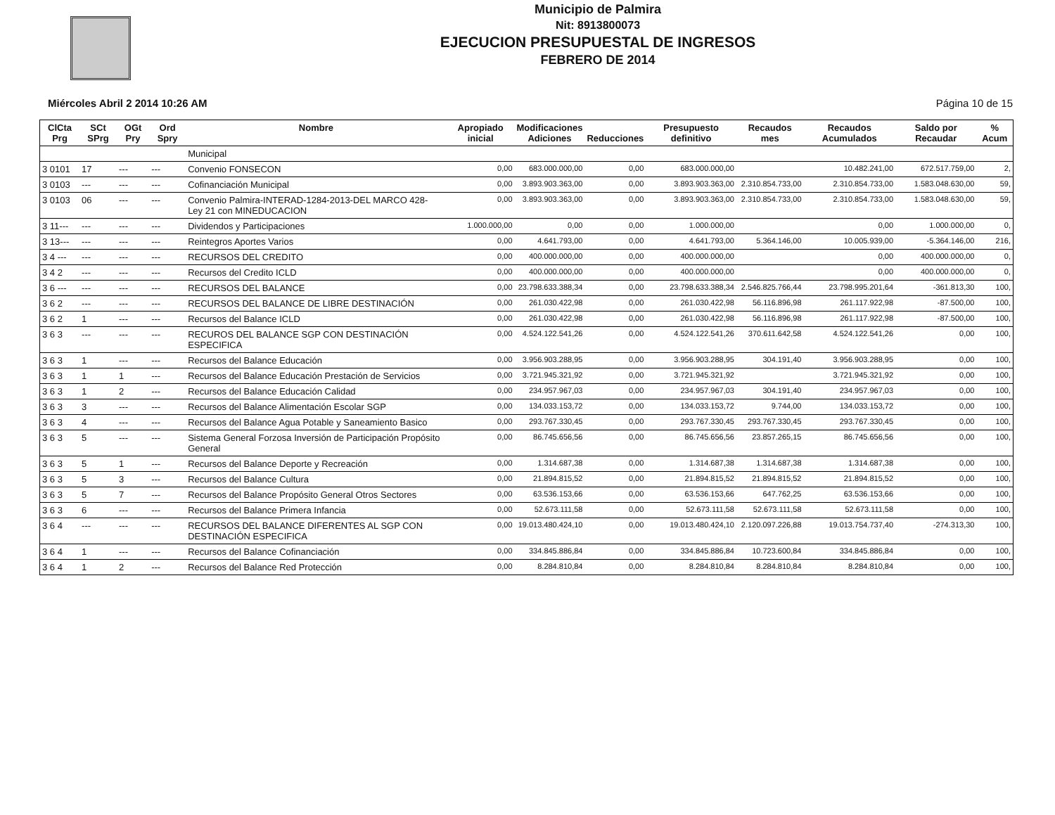Municipio de Palmira
Nit: 8913800073
EJECUCION PRESUPUESTAL DE INGRESOS
FEBRERO DE 2014
Miércoles Abril 2 2014 10:26 AM Página 10 de 15
| ClCta Prg | SCt SPrg | OGt Pry | Ord Spry | Nombre | Apropiado inicial | Modificaciones Adiciones | Reducciones | Presupuesto definitivo | Recaudos mes | Recaudos Acumulados | Saldo por Recaudar | % Acum |
| --- | --- | --- | --- | --- | --- | --- | --- | --- | --- | --- | --- | --- |
| | | | | Municipal | | | | | | | | |
| 3 0101 | 17 | --- | --- | Convenio FONSECON | 0,00 | 683.000.000,00 | 0,00 | 683.000.000,00 | | 10.482.241,00 | 672.517.759,00 | 2, |
| 3 0103 | --- | --- | --- | Cofinanciación Municipal | 0,00 | 3.893.903.363,00 | 0,00 | 3.893.903.363,00 | 2.310.854.733,00 | 2.310.854.733,00 | 1.583.048.630,00 | 59, |
| 3 0103 | 06 | --- | --- | Convenio Palmira-INTERAD-1284-2013-DEL MARCO 428- Ley 21 con MINEDUCACION | 0,00 | 3.893.903.363,00 | 0,00 | 3.893.903.363,00 | 2.310.854.733,00 | 2.310.854.733,00 | 1.583.048.630,00 | 59, |
| 3 11--- | --- | --- | --- | Dividendos y Participaciones | 1.000.000,00 | 0,00 | 0,00 | 1.000.000,00 | | 0,00 | 1.000.000,00 | 0, |
| 3 13--- | --- | --- | --- | Reintegros Aportes Varios | 0,00 | 4.641.793,00 | 0,00 | 4.641.793,00 | 5.364.146,00 | 10.005.939,00 | -5.364.146,00 | 216, |
| 3 4 --- | --- | --- | --- | RECURSOS DEL CREDITO | 0,00 | 400.000.000,00 | 0,00 | 400.000.000,00 | | 0,00 | 400.000.000,00 | 0, |
| 3 4 2 | --- | --- | --- | Recursos del Credito ICLD | 0,00 | 400.000.000,00 | 0,00 | 400.000.000,00 | | 0,00 | 400.000.000,00 | 0, |
| 3 6 --- | --- | --- | --- | RECURSOS DEL BALANCE | 0,00 | 23.798.633.388,34 | 0,00 | 23.798.633.388,34 | 2.546.825.766,44 | 23.798.995.201,64 | -361.813,30 | 100, |
| 3 6 2 | --- | --- | --- | RECURSOS DEL BALANCE DE LIBRE DESTINACIÓN | 0,00 | 261.030.422,98 | 0,00 | 261.030.422,98 | 56.116.896,98 | 261.117.922,98 | -87.500,00 | 100, |
| 3 6 2 | 1 | --- | --- | Recursos del Balance ICLD | 0,00 | 261.030.422,98 | 0,00 | 261.030.422,98 | 56.116.896,98 | 261.117.922,98 | -87.500,00 | 100, |
| 3 6 3 | --- | --- | --- | RECUROS DEL BALANCE SGP CON DESTINACIÓN ESPECIFICA | 0,00 | 4.524.122.541,26 | 0,00 | 4.524.122.541,26 | 370.611.642,58 | 4.524.122.541,26 | 0,00 | 100, |
| 3 6 3 | 1 | --- | --- | Recursos del Balance Educación | 0,00 | 3.956.903.288,95 | 0,00 | 3.956.903.288,95 | 304.191,40 | 3.956.903.288,95 | 0,00 | 100, |
| 3 6 3 | 1 | 1 | --- | Recursos del Balance Educación Prestación de Servicios | 0,00 | 3.721.945.321,92 | 0,00 | 3.721.945.321,92 | | 3.721.945.321,92 | 0,00 | 100, |
| 3 6 3 | 1 | 2 | --- | Recursos del Balance Educación Calidad | 0,00 | 234.957.967,03 | 0,00 | 234.957.967,03 | 304.191,40 | 234.957.967,03 | 0,00 | 100, |
| 3 6 3 | 3 | --- | --- | Recursos del Balance Alimentación Escolar SGP | 0,00 | 134.033.153,72 | 0,00 | 134.033.153,72 | 9.744,00 | 134.033.153,72 | 0,00 | 100, |
| 3 6 3 | 4 | --- | --- | Recursos del Balance Agua Potable y Saneamiento Basico | 0,00 | 293.767.330,45 | 0,00 | 293.767.330,45 | 293.767.330,45 | 293.767.330,45 | 0,00 | 100, |
| 3 6 3 | 5 | --- | --- | Sistema General Forzosa Inversión de Participación Propósito General | 0,00 | 86.745.656,56 | 0,00 | 86.745.656,56 | 23.857.265,15 | 86.745.656,56 | 0,00 | 100, |
| 3 6 3 | 5 | 1 | --- | Recursos del Balance Deporte y Recreación | 0,00 | 1.314.687,38 | 0,00 | 1.314.687,38 | 1.314.687,38 | 1.314.687,38 | 0,00 | 100, |
| 3 6 3 | 5 | 3 | --- | Recursos del Balance Cultura | 0,00 | 21.894.815,52 | 0,00 | 21.894.815,52 | 21.894.815,52 | 21.894.815,52 | 0,00 | 100, |
| 3 6 3 | 5 | 7 | --- | Recursos del Balance Propósito General Otros Sectores | 0,00 | 63.536.153,66 | 0,00 | 63.536.153,66 | 647.762,25 | 63.536.153,66 | 0,00 | 100, |
| 3 6 3 | 6 | --- | --- | Recursos del Balance Primera Infancia | 0,00 | 52.673.111,58 | 0,00 | 52.673.111,58 | 52.673.111,58 | 52.673.111,58 | 0,00 | 100, |
| 3 6 4 | --- | --- | --- | RECURSOS DEL BALANCE DIFERENTES AL SGP CON DESTINACIÓN ESPECIFICA | 0,00 | 19.013.480.424,10 | 0,00 | 19.013.480.424,10 | 2.120.097.226,88 | 19.013.754.737,40 | -274.313,30 | 100, |
| 3 6 4 | 1 | --- | --- | Recursos del Balance Cofinanciación | 0,00 | 334.845.886,84 | 0,00 | 334.845.886,84 | 10.723.600,84 | 334.845.886,84 | 0,00 | 100, |
| 3 6 4 | 1 | 2 | --- | Recursos del Balance Red Protección | 0,00 | 8.284.810,84 | 0,00 | 8.284.810,84 | 8.284.810,84 | 8.284.810,84 | 0,00 | 100, |